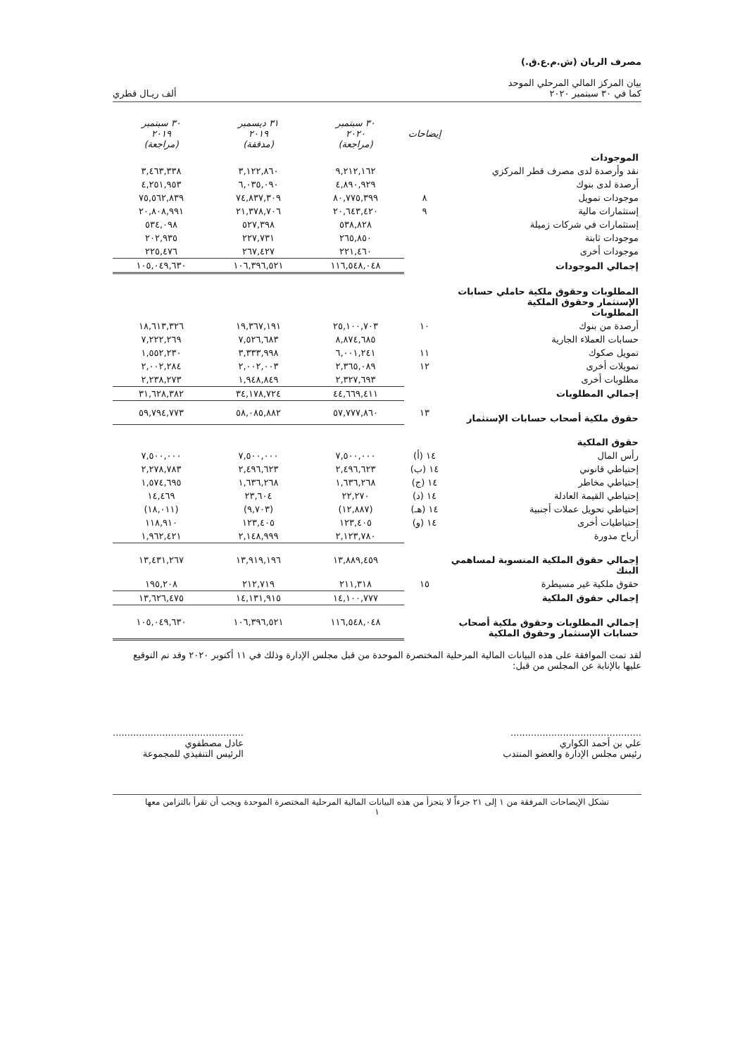مصرف الريان (ش.م.ع.ق.)
بيان المركز المالي المرحلي الموحد
كما في ٣٠ سبتمبر ٢٠٢٠
ألف ريـال قطري
| | إيضاحات | ٣٠ سبتمبر ٢٠٢٠ (مراجعة) | ٣١ ديسمبر ٢٠١٩ (مدققة) | ٣٠ سبتمبر ٢٠١٩ (مراجعة) |
| --- | --- | --- | --- | --- |
| الموجودات | | | | |
| نقد وأرصدة لدى مصرف قطر المركزي | | ٩,٢١٢,١٦٢ | ٣,١٢٢,٨٦٠ | ٣,٤٦٣,٣٣٨ |
| أرصدة لدى بنوك | | ٤,٨٩٠,٩٢٩ | ٦,٠٣٥,٠٩٠ | ٤,٢٥١,٩٥٣ |
| موجودات تمويل | ٨ | ٨٠,٧٧٥,٣٩٩ | ٧٤,٨٣٧,٣٠٩ | ٧٥,٥٦٢,٨٣٩ |
| إستثمارات مالية | ٩ | ٢٠,٦٤٣,٤٢٠ | ٢١,٣٧٨,٧٠٦ | ٢٠,٨٠٨,٩٩١ |
| إستثمارات في شركات زميلة | | ٥٣٨,٨٢٨ | ٥٢٧,٣٩٨ | ٥٣٤,٠٩٨ |
| موجودات ثابتة | | ٢٦٥,٨٥٠ | ٢٢٧,٧٣١ | ٢٠٢,٩٣٥ |
| موجودات أخرى | | ٢٢١,٤٦٠ | ٢٦٧,٤٢٧ | ٢٢٥,٤٧٦ |
| إجمالي الموجودات | | ١١٦,٥٤٨,٠٤٨ | ١٠٦,٣٩٦,٥٢١ | ١٠٥,٠٤٩,٦٣٠ |
| المطلوبات وحقوق ملكية حاملي حسابات الإستثمار وحقوق الملكية المطلوبات | | | | |
| أرصدة من بنوك | ١٠ | ٢٥,١٠٠,٧٠٣ | ١٩,٣٦٧,١٩١ | ١٨,٦١٣,٣٢٦ |
| حسابات العملاء الجارية | | ٨,٨٧٤,٦٨٥ | ٧,٥٢٦,٦٨٣ | ٧,٢٢٢,٢٦٩ |
| تمويل صكوك | ١١ | ٦,٠٠١,٢٤١ | ٣,٣٣٣,٩٩٨ | ١,٥٥٢,٢٣٠ |
| تمويلات أخرى | ١٢ | ٢,٣٦٥,٠٨٩ | ٢,٠٠٢,٠٠٣ | ٢,٠٠٢,٢٨٤ |
| مطلوبات أخرى | | ٢,٣٢٧,٦٩٣ | ١,٩٤٨,٨٤٩ | ٢,٢٣٨,٢٧٣ |
| إجمالي المطلوبات | | ٤٤,٦٦٩,٤١١ | ٣٤,١٧٨,٧٢٤ | ٣١,٦٢٨,٣٨٢ |
| حقوق ملكية أصحاب حسابات الإستثمار | ١٣ | ٥٧,٧٧٧,٨٦٠ | ٥٨,٠٨٥,٨٨٢ | ٥٩,٧٩٤,٧٧٣ |
| حقوق الملكية | | | | |
| رأس المال | ١٤ (أ) | ٧,٥٠٠,٠٠٠ | ٧,٥٠٠,٠٠٠ | ٧,٥٠٠,٠٠٠ |
| إحتياطي قانوني | ١٤ (ب) | ٢,٤٩٦,٦٢٣ | ٢,٤٩٦,٦٢٣ | ٢,٢٧٨,٧٨٣ |
| إحتياطي مخاطر | ١٤ (ج) | ١,٦٣٦,٢٦٨ | ١,٦٣٦,٢٦٨ | ١,٥٧٤,٦٩٥ |
| إحتياطي القيمة العادلة | ١٤ (د) | ٢٢,٢٧٠ | ٢٣,٦٠٤ | ١٤,٤٦٩ |
| إحتياطي تحويل عملات أجنبية | ١٤ (هـ) | (١٢,٨٨٧) | (٩,٧٠٣) | (١٨,٠١١) |
| إحتياطيات أخرى | ١٤ (و) | ١٢٣,٤٠٥ | ١٢٣,٤٠٥ | ١١٨,٩١٠ |
| أرباح مدورة | | ٢,١٢٣,٧٨٠ | ٢,١٤٨,٩٩٩ | ١,٩٦٢,٤٢١ |
| إجمالي حقوق الملكية المنسوبة لمساهمي البنك | | ١٣,٨٨٩,٤٥٩ | ١٣,٩١٩,١٩٦ | ١٣,٤٣١,٢٦٧ |
| حقوق ملكية غير مسيطرة | ١٥ | ٢١١,٣١٨ | ٢١٢,٧١٩ | ١٩٥,٢٠٨ |
| إجمالي حقوق الملكية | | ١٤,١٠٠,٧٧٧ | ١٤,١٣١,٩١٥ | ١٣,٦٢٦,٤٧٥ |
| إجمالي المطلوبات وحقوق ملكية أصحاب حسابات الإستثمار وحقوق الملكية | | ١١٦,٥٤٨,٠٤٨ | ١٠٦,٣٩٦,٥٢١ | ١٠٥,٠٤٩,٦٣٠ |
لقد تمت الموافقة على هذه البيانات المالية المرحلية المختصرة الموحدة من قبل مجلس الإدارة وذلك في ١١ أكتوبر ٢٠٢٠ وقد تم التوقيع عليها بالإنابة عن المجلس من قبل:
.............................................
علي بن أحمد الكواري
رئيس مجلس الإدارة والعضو المنتدب
.............................................
عادل مصطفوي
الرئيس التنفيذي للمجموعة
تشكل الإيضاحات المرفقة من ١ إلى ٢١ جزءاً لا يتجزأ من هذه البيانات المالية المرحلية المختصرة الموحدة ويجب أن تقرأ بالتزامن معها
١